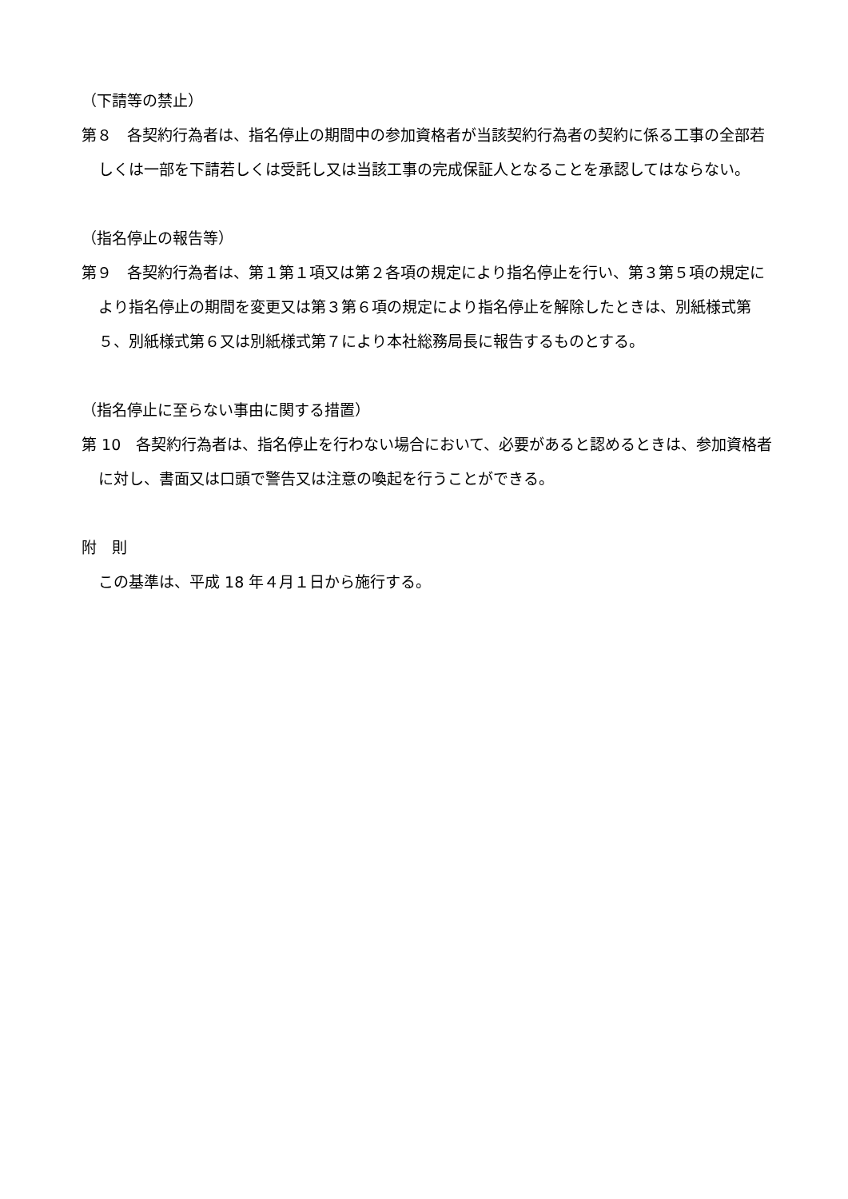（下請等の禁止）
第８　各契約行為者は、指名停止の期間中の参加資格者が当該契約行為者の契約に係る工事の全部若しくは一部を下請若しくは受託し又は当該工事の完成保証人となることを承認してはならない。
（指名停止の報告等）
第９　各契約行為者は、第１第１項又は第２各項の規定により指名停止を行い、第３第５項の規定により指名停止の期間を変更又は第３第６項の規定により指名停止を解除したときは、別紙様式第５、別紙様式第６又は別紙様式第７により本社総務局長に報告するものとする。
（指名停止に至らない事由に関する措置）
第 10　各契約行為者は、指名停止を行わない場合において、必要があると認めるときは、参加資格者に対し、書面又は口頭で警告又は注意の喚起を行うことができる。
附　則
この基準は、平成 18 年４月１日から施行する。